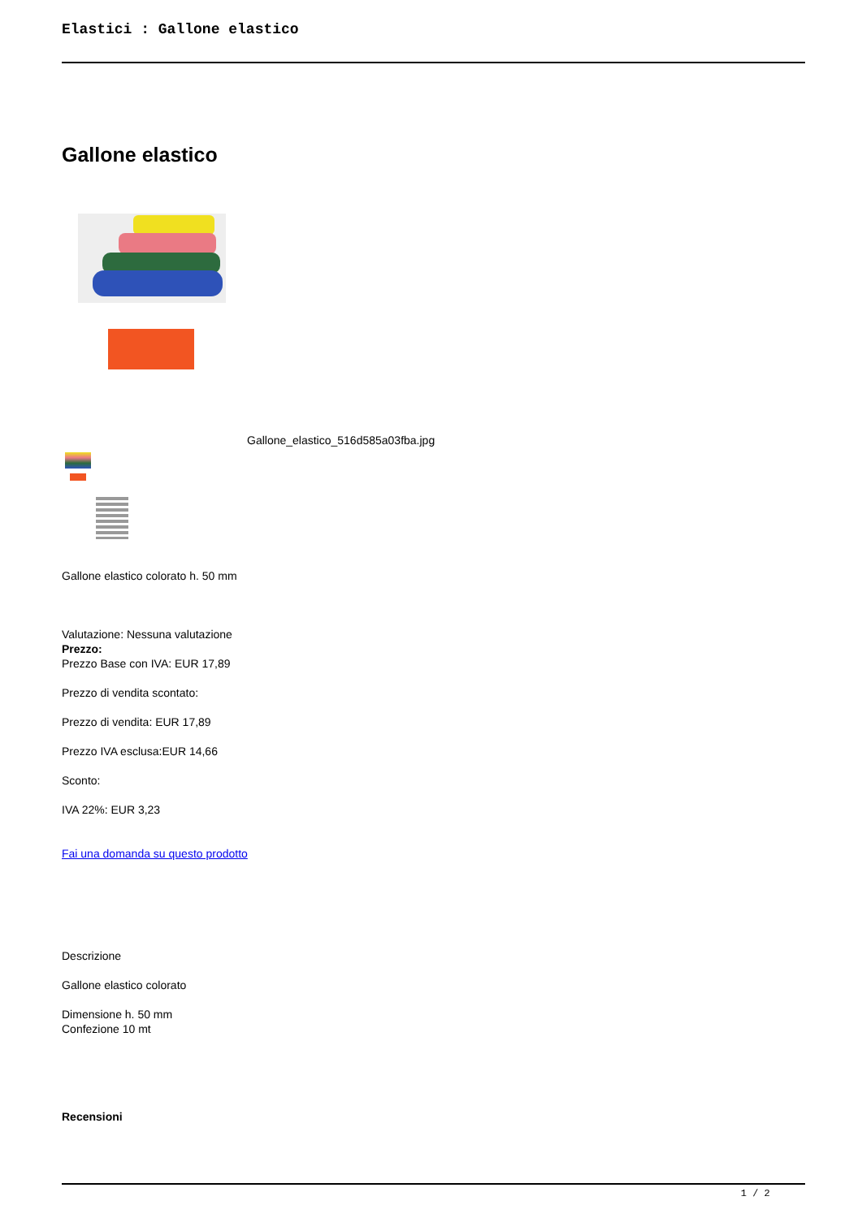Elastici : Gallone elastico
Gallone elastico
Gallone_elastico_516d585a03fba.jpg
Gallone elastico colorato h. 50 mm
Valutazione: Nessuna valutazione
Prezzo:
Prezzo Base con IVA: EUR 17,89
Prezzo di vendita scontato:
Prezzo di vendita: EUR 17,89
Prezzo IVA esclusa:EUR 14,66
Sconto:
IVA 22%: EUR 3,23
Fai una domanda su questo prodotto
Descrizione
Gallone elastico colorato
Dimensione h. 50 mm
Confezione 10 mt
Recensioni
1 / 2